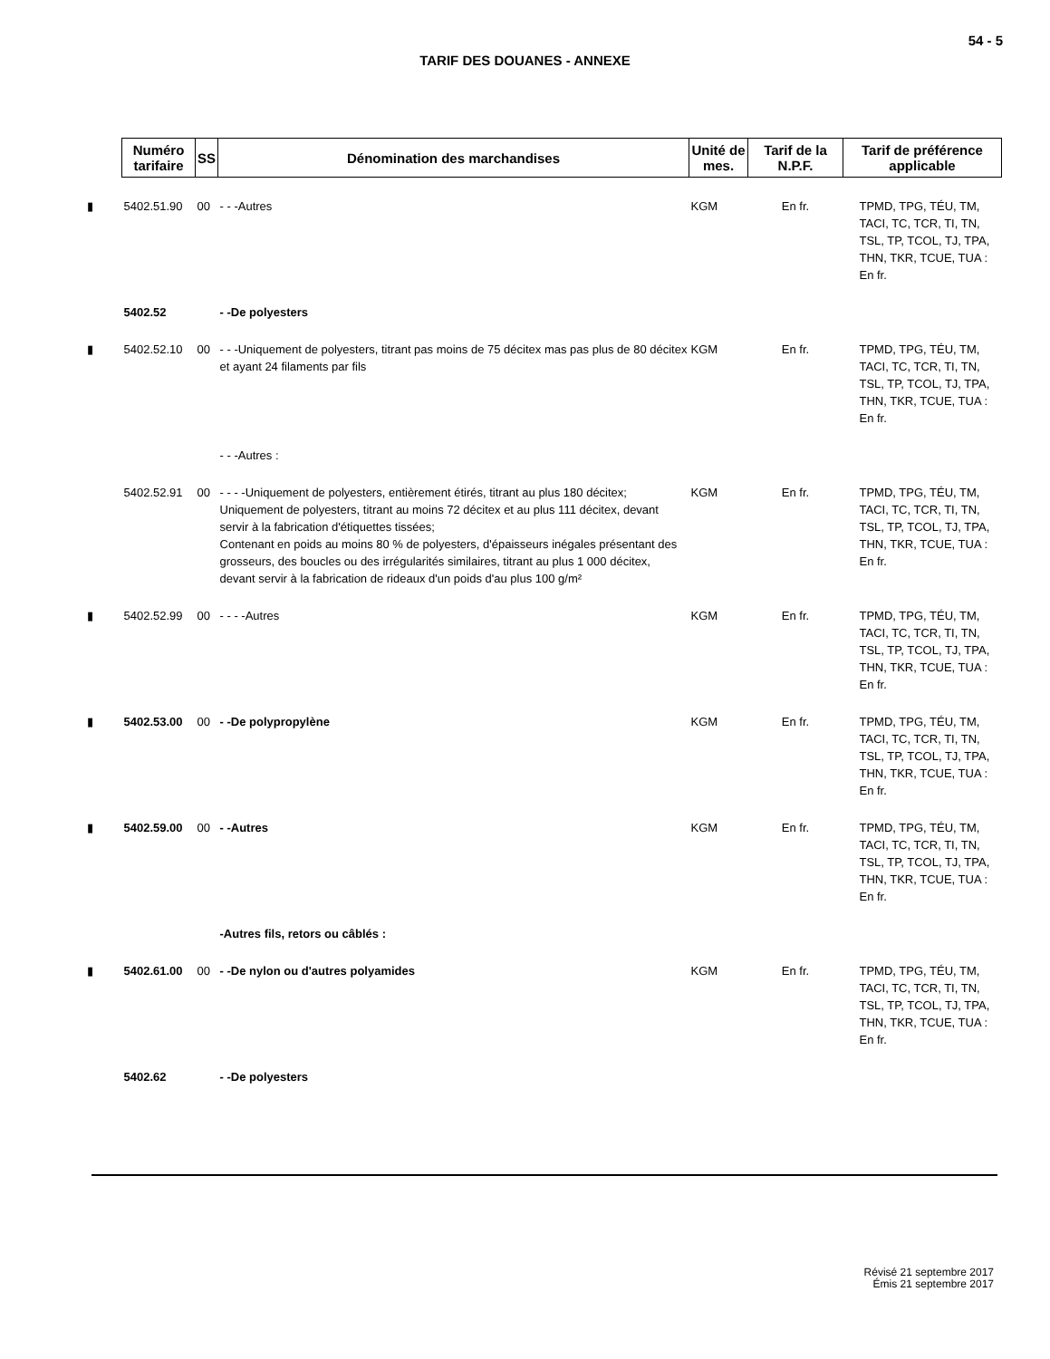54 - 5
TARIF DES DOUANES - ANNEXE
| | Numéro tarifaire | SS | Dénomination des marchandises | Unité de mes. | Tarif de la N.P.F. | Tarif de préférence applicable |
| --- | --- | --- | --- | --- | --- | --- |
| ▮ | 5402.51.90 | 00 | - - -Autres | KGM | En fr. | TPMD, TPG, TÉU, TM, TACI, TC, TCR, TI, TN, TSL, TP, TCOL, TJ, TPA, THN, TKR, TCUE, TUA : En fr. |
| | 5402.52 | | - -De polyesters | | | |
| ▮ | 5402.52.10 | 00 | - - -Uniquement de polyesters, titrant pas moins de 75 décitex mas pas plus de 80 décitex et ayant 24 filaments par fils | KGM | En fr. | TPMD, TPG, TÉU, TM, TACI, TC, TCR, TI, TN, TSL, TP, TCOL, TJ, TPA, THN, TKR, TCUE, TUA : En fr. |
| | | | - - -Autres : | | | |
| | 5402.52.91 | 00 | - - - -Uniquement de polyesters, entièrement étirés, titrant au plus 180 décitex; Uniquement de polyesters, titrant au moins 72 décitex et au plus 111 décitex, devant servir à la fabrication d'étiquettes tissées; Contenant en poids au moins 80 % de polyesters, d'épaisseurs inégales présentant des grosseurs, des boucles ou des irrégularités similaires, titrant au plus 1 000 décitex, devant servir à la fabrication de rideaux d'un poids d'au plus 100 g/m² | KGM | En fr. | TPMD, TPG, TÉU, TM, TACI, TC, TCR, TI, TN, TSL, TP, TCOL, TJ, TPA, THN, TKR, TCUE, TUA : En fr. |
| ▮ | 5402.52.99 | 00 | - - - -Autres | KGM | En fr. | TPMD, TPG, TÉU, TM, TACI, TC, TCR, TI, TN, TSL, TP, TCOL, TJ, TPA, THN, TKR, TCUE, TUA : En fr. |
| ▮ | 5402.53.00 | 00 | - -De polypropylène | KGM | En fr. | TPMD, TPG, TÉU, TM, TACI, TC, TCR, TI, TN, TSL, TP, TCOL, TJ, TPA, THN, TKR, TCUE, TUA : En fr. |
| ▮ | 5402.59.00 | 00 | - -Autres | KGM | En fr. | TPMD, TPG, TÉU, TM, TACI, TC, TCR, TI, TN, TSL, TP, TCOL, TJ, TPA, THN, TKR, TCUE, TUA : En fr. |
| | | | -Autres fils, retors ou câblés : | | | |
| ▮ | 5402.61.00 | 00 | - -De nylon ou d'autres polyamides | KGM | En fr. | TPMD, TPG, TÉU, TM, TACI, TC, TCR, TI, TN, TSL, TP, TCOL, TJ, TPA, THN, TKR, TCUE, TUA : En fr. |
| | 5402.62 | | - -De polyesters | | | |
Révisé 21 septembre 2017
Émis 21 septembre 2017